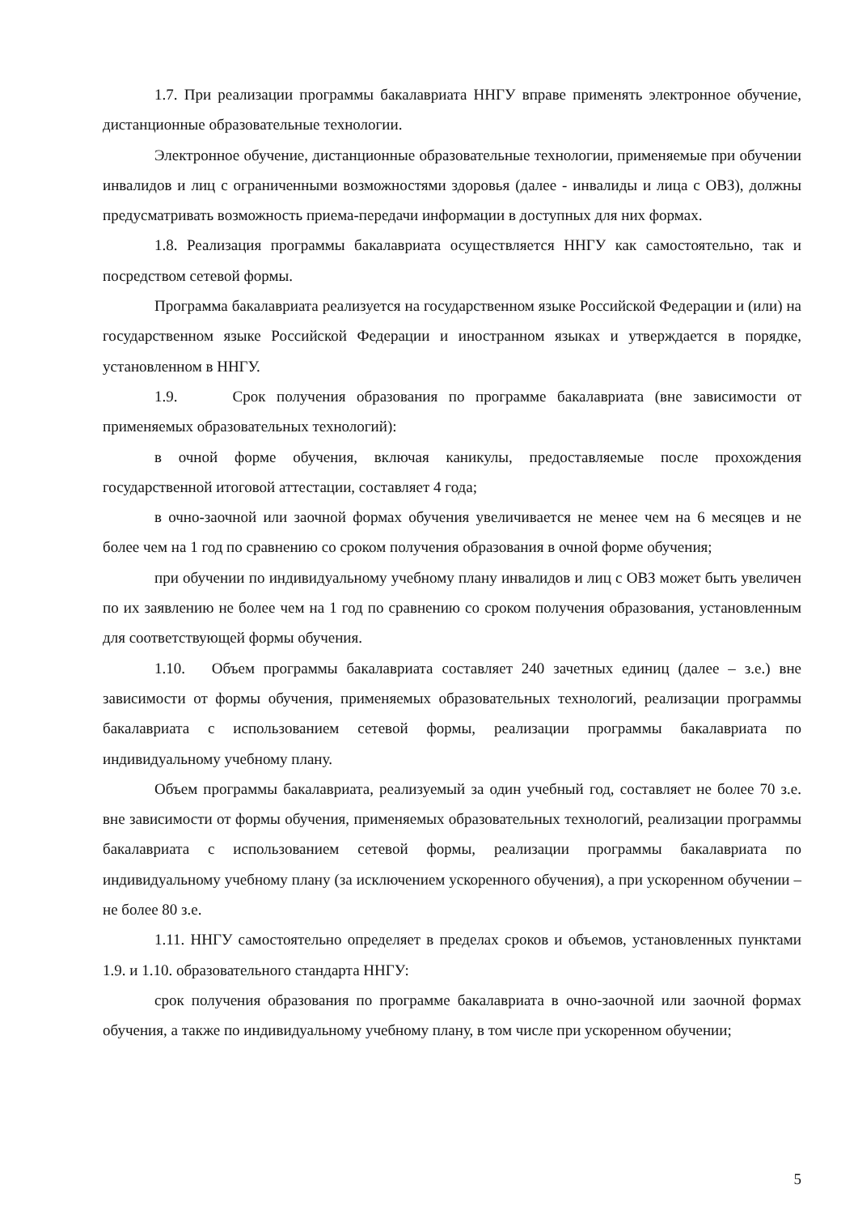1.7. При реализации программы бакалавриата ННГУ вправе применять электронное обучение, дистанционные образовательные технологии.
Электронное обучение, дистанционные образовательные технологии, применяемые при обучении инвалидов и лиц с ограниченными возможностями здоровья (далее - инвалиды и лица с ОВЗ), должны предусматривать возможность приема-передачи информации в доступных для них формах.
1.8. Реализация программы бакалавриата осуществляется ННГУ как самостоятельно, так и посредством сетевой формы.
Программа бакалавриата реализуется на государственном языке Российской Федерации и (или) на государственном языке Российской Федерации и иностранном языках и утверждается в порядке, установленном в ННГУ.
1.9. Срок получения образования по программе бакалавриата (вне зависимости от применяемых образовательных технологий):
в очной форме обучения, включая каникулы, предоставляемые после прохождения государственной итоговой аттестации, составляет 4 года;
в очно-заочной или заочной формах обучения увеличивается не менее чем на 6 месяцев и не более чем на 1 год по сравнению со сроком получения образования в очной форме обучения;
при обучении по индивидуальному учебному плану инвалидов и лиц с ОВЗ может быть увеличен по их заявлению не более чем на 1 год по сравнению со сроком получения образования, установленным для соответствующей формы обучения.
1.10. Объем программы бакалавриата составляет 240 зачетных единиц (далее – з.е.) вне зависимости от формы обучения, применяемых образовательных технологий, реализации программы бакалавриата с использованием сетевой формы, реализации программы бакалавриата по индивидуальному учебному плану.
Объем программы бакалавриата, реализуемый за один учебный год, составляет не более 70 з.е. вне зависимости от формы обучения, применяемых образовательных технологий, реализации программы бакалавриата с использованием сетевой формы, реализации программы бакалавриата по индивидуальному учебному плану (за исключением ускоренного обучения), а при ускоренном обучении – не более 80 з.е.
1.11. ННГУ самостоятельно определяет в пределах сроков и объемов, установленных пунктами 1.9. и 1.10. образовательного стандарта ННГУ:
срок получения образования по программе бакалавриата в очно-заочной или заочной формах обучения, а также по индивидуальному учебному плану, в том числе при ускоренном обучении;
5